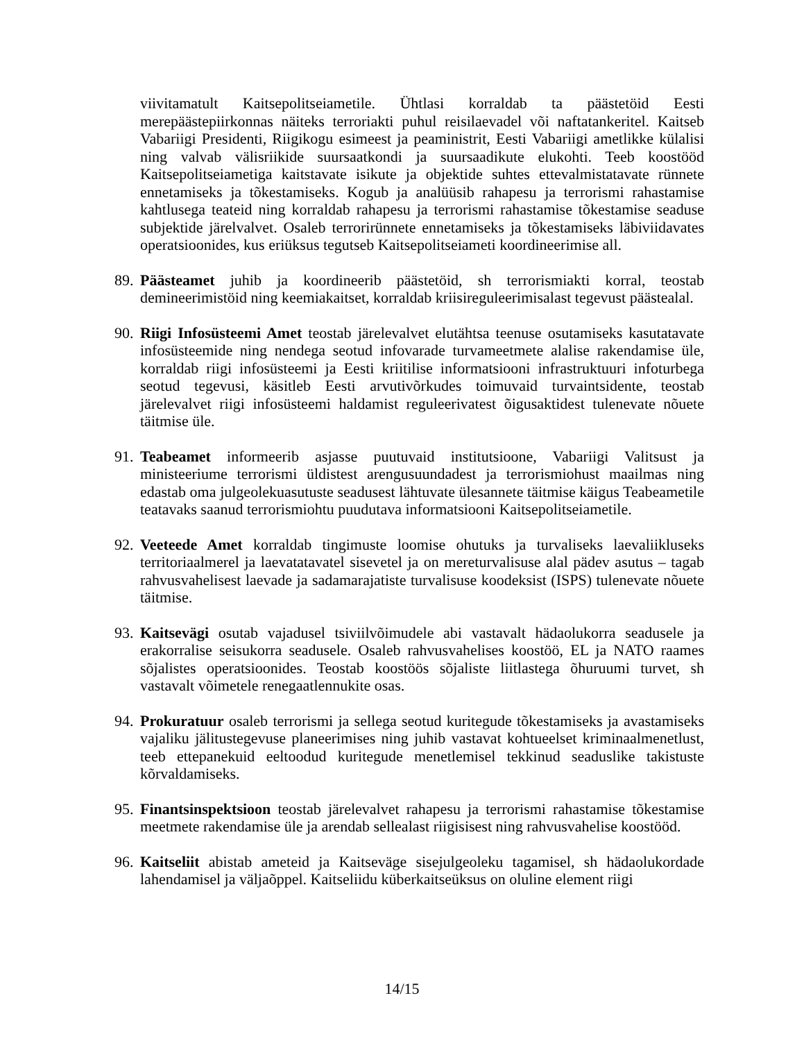viivitamatult Kaitsepolitseiametile. Ühtlasi korraldab ta päästetöid Eesti merepäästepiirkonnas näiteks terroriakti puhul reisilaevadel või naftatankeritel. Kaitseb Vabariigi Presidenti, Riigikogu esimeest ja peaministrit, Eesti Vabariigi ametlikke külalisi ning valvab välisriikide suursaatkondi ja suursaadikute elukohti. Teeb koostööd Kaitsepolitseiametiga kaitstavate isikute ja objektide suhtes ettevalmistatavate rünnete ennetamiseks ja tõkestamiseks. Kogub ja analüüsib rahapesu ja terrorismi rahastamise kahtlusega teateid ning korraldab rahapesu ja terrorismi rahastamise tõkestamise seaduse subjektide järelvalvet. Osaleb terrorirünnete ennetamiseks ja tõkestamiseks läbiviidavates operatsioonides, kus eriüksus tegutseb Kaitsepolitseiameti koordineerimise all.
89.
Päästeamet juhib ja koordineerib päästetöid, sh terrorismiakti korral, teostab demineerimistöid ning keemiakaitset, korraldab kriisireguleerimisalast tegevust päästealal.
90.
Riigi Infosüsteemi Amet teostab järelevalvet elutähtsa teenuse osutamiseks kasutatavate infosüsteemide ning nendega seotud infovarade turvameetmete alalise rakendamise üle, korraldab riigi infosüsteemi ja Eesti kriitilise informatsiooni infrastruktuuri infoturbega seotud tegevusi, käsitleb Eesti arvutivõrkudes toimuvaid turvaintsidente, teostab järelevalvet riigi infosüsteemi haldamist reguleerivatest õigusaktidest tulenevate nõuete täitmise üle.
91.
Teabeamet informeerib asjasse puutuvaid institutsioone, Vabariigi Valitsust ja ministeeriume terrorismi üldistest arengusuundadest ja terrorismiohust maailmas ning edastab oma julgeolekuasutuste seadusest lähtuvate ülesannete täitmise käigus Teabeametile teatavaks saanud terrorismiohtu puudutava informatsiooni Kaitsepolitseiametile.
92.
Veeteede Amet korraldab tingimuste loomise ohutuks ja turvaliseks laevaliikluseks territoriaalmerel ja laevatatavatel sisevetel ja on mereturvalisuse alal pädev asutus – tagab rahvusvahelisest laevade ja sadamarajatiste turvalisuse koodeksist (ISPS) tulenevate nõuete täitmise.
93.
Kaitsevägi osutab vajadusel tsiviilvõimudele abi vastavalt hädaolukorra seadusele ja erakorralise seisukorra seadusele. Osaleb rahvusvahelises koostöö, EL ja NATO raames sõjalistes operatsioonides. Teostab koostöös sõjaliste liitlastega õhuruumi turvet, sh vastavalt võimetele renegaatlennukite osas.
94.
Prokuratuur osaleb terrorismi ja sellega seotud kuritegude tõkestamiseks ja avastamiseks vajaliku jälitustegevuse planeerimises ning juhib vastavat kohtueelset kriminaalmenetlust, teeb ettepanekuid eeltoodud kuritegude menetlemisel tekkinud seaduslike takistuste kõrvaldamiseks.
95.
Finantsinspektsioon teostab järelevalvet rahapesu ja terrorismi rahastamise tõkestamise meetmete rakendamise üle ja arendab sellealast riigisisest ning rahvusvahelise koostööd.
96.
Kaitseliit abistab ameteid ja Kaitseväge sisejulgeoleku tagamisel, sh hädaolukordade lahendamisel ja väljaõppel. Kaitseliidu küberkaitseüksus on oluline element riigi
14/15